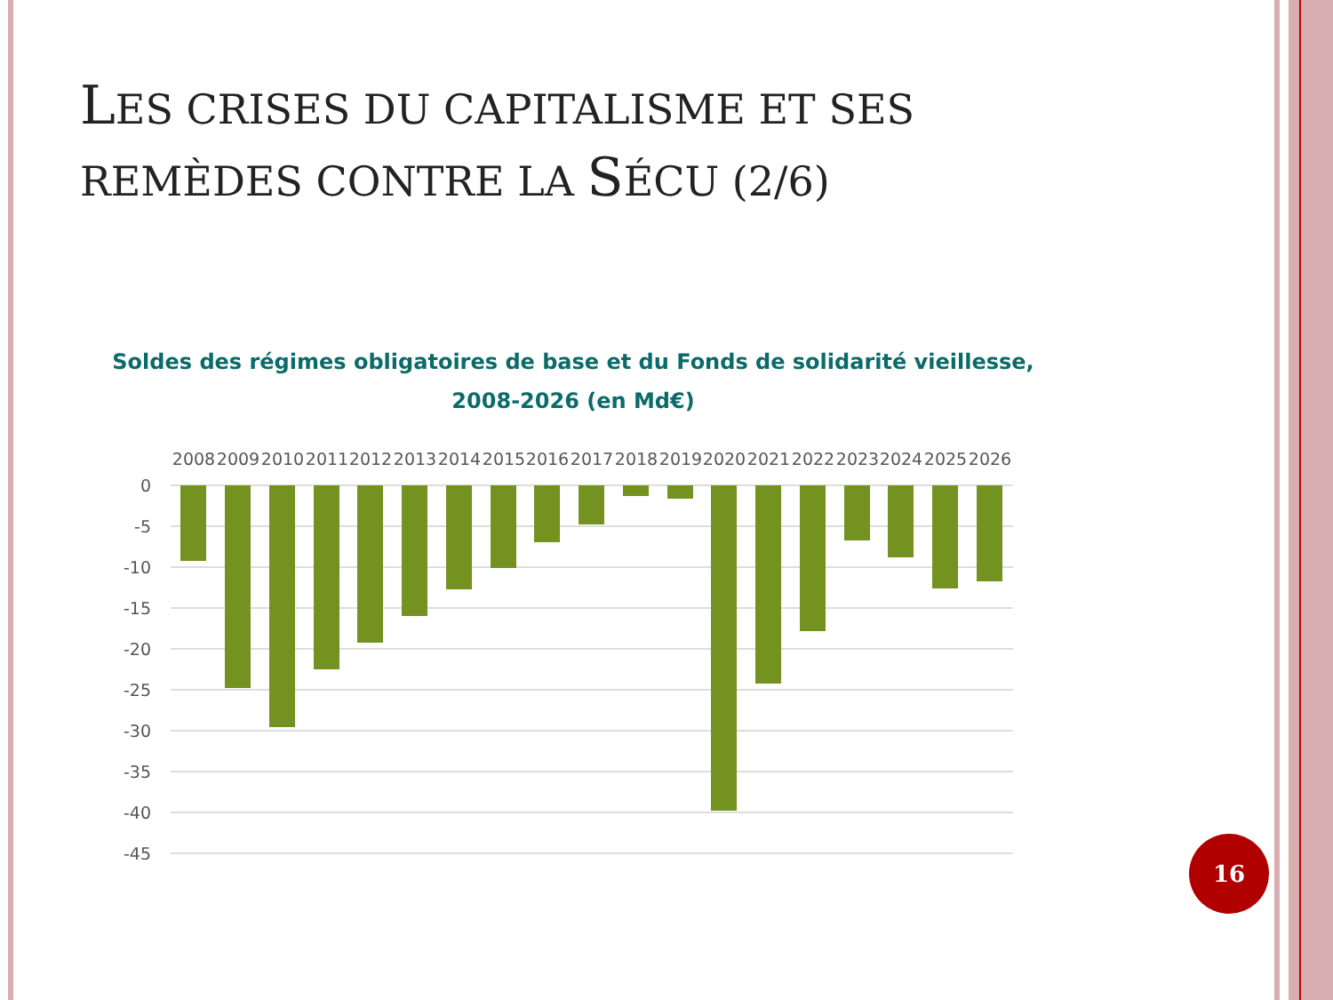LES CRISES DU CAPITALISME ET SES
REMÈDES CONTRE LA SÉCU (2/6)
Soldes des régimes obligatoires de base et du Fonds de solidarité vieillesse,
2008-2026 (en Md€)
0
-5
-10
-15
-20
-25
-30
-35
-40
-45
2008
2009
2010
2011
2012
2013
2014
2015
2016
2017
2018
2019
2020
2021
2022
2023
2024
2025
2026
16